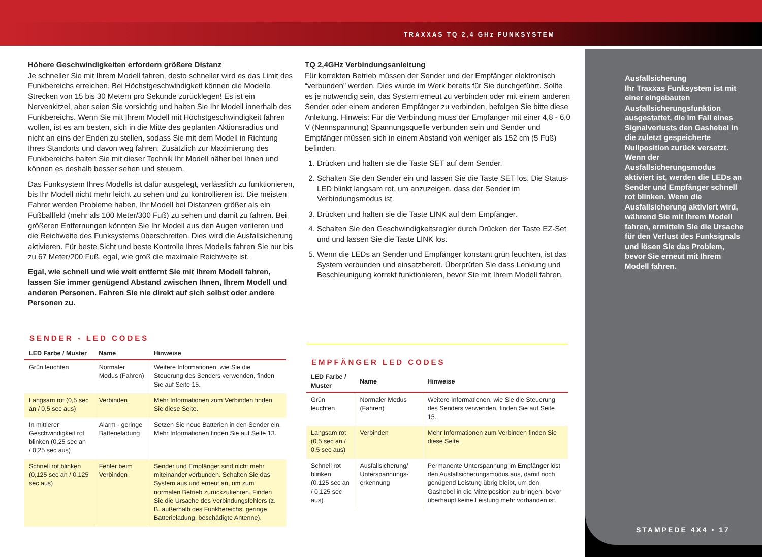TRAXXAS TQ 2,4 GHz FUNKSYSTEM
Höhere Geschwindigkeiten erfordern größere Distanz
Je schneller Sie mit Ihrem Modell fahren, desto schneller wird es das Limit des Funkbereichs erreichen. Bei Höchstgeschwindigkeit können die Modelle Strecken von 15 bis 30 Metern pro Sekunde zurücklegen! Es ist ein Nervenkitzel, aber seien Sie vorsichtig und halten Sie Ihr Modell innerhalb des Funkbereichs. Wenn Sie mit Ihrem Modell mit Höchstgeschwindigkeit fahren wollen, ist es am besten, sich in die Mitte des geplanten Aktionsradius und nicht an eins der Enden zu stellen, sodass Sie mit dem Modell in Richtung Ihres Standorts und davon weg fahren. Zusätzlich zur Maximierung des Funkbereichs halten Sie mit dieser Technik Ihr Modell näher bei Ihnen und können es deshalb besser sehen und steuern.
Das Funksystem Ihres Modells ist dafür ausgelegt, verlässlich zu funktionieren, bis Ihr Modell nicht mehr leicht zu sehen und zu kontrollieren ist. Die meisten Fahrer werden Probleme haben, Ihr Modell bei Distanzen größer als ein Fußballfeld (mehr als 100 Meter/300 Fuß) zu sehen und damit zu fahren. Bei größeren Entfernungen könnten Sie Ihr Modell aus den Augen verlieren und die Reichweite des Funksystems überschreiten. Dies wird die Ausfallsicherung aktivieren. Für beste Sicht und beste Kontrolle Ihres Modells fahren Sie nur bis zu 67 Meter/200 Fuß, egal, wie groß die maximale Reichweite ist.
Egal, wie schnell und wie weit entfernt Sie mit Ihrem Modell fahren, lassen Sie immer genügend Abstand zwischen Ihnen, Ihrem Modell und anderen Personen. Fahren Sie nie direkt auf sich selbst oder andere Personen zu.
TQ 2,4GHz Verbindungsanleitung
Für korrekten Betrieb müssen der Sender und der Empfänger elektronisch “verbunden” werden. Dies wurde im Werk bereits für Sie durchgeführt. Sollte es je notwendig sein, das System erneut zu verbinden oder mit einem anderen Sender oder einem anderen Empfänger zu verbinden, befolgen Sie bitte diese Anleitung. Hinweis: Für die Verbindung muss der Empfänger mit einer 4,8 - 6,0 V (Nennspannung) Spannungsquelle verbunden sein und Sender und Empfänger müssen sich in einem Abstand von weniger als 152 cm (5 Fuß) befinden.
1. Drücken und halten sie die Taste SET auf dem Sender.
2. Schalten Sie den Sender ein und lassen Sie die Taste SET los. Die Status-LED blinkt langsam rot, um anzuzeigen, dass der Sender im Verbindungsmodus ist.
3. Drücken und halten sie die Taste LINK auf dem Empfänger.
4. Schalten Sie den Geschwindigkeitsregler durch Drücken der Taste EZ-Set und und lassen Sie die Taste LINK los.
5. Wenn die LEDs an Sender und Empfänger konstant grün leuchten, ist das System verbunden und einsatzbereit. Überprüfen Sie dass Lenkung und Beschleunigung korrekt funktionieren, bevor Sie mit Ihrem Modell fahren.
SENDER - LED CODES
| LED Farbe / Muster | Name | Hinweise |
| --- | --- | --- |
| Grün leuchten | Normaler Modus (Fahren) | Weitere Informationen, wie Sie die Steuerung des Senders verwenden, finden Sie auf Seite 15. |
| Langsam rot (0,5 sec an / 0,5 sec aus) | Verbinden | Mehr Informationen zum Verbinden finden Sie diese Seite. |
| In mittlerer Geschwindigkeit rot blinken (0,25 sec an / 0,25 sec aus) | Alarm - geringe Batterieladung | Setzen Sie neue Batterien in den Sender ein. Mehr Informationen finden Sie auf Seite 13. |
| Schnell rot blinken (0,125 sec an / 0,125 sec aus) | Fehler beim Verbinden | Sender und Empfänger sind nicht mehr miteinander verbunden. Schalten Sie das System aus und erneut an, um zum normalen Betrieb zurückzukehren. Finden Sie die Ursache des Verbindungsfehlers (z. B. außerhalb des Funkbereichs, geringe Batterieladung, beschädigte Antenne). |
EMPFÄNGER LED CODES
| LED Farbe / Muster | Name | Hinweise |
| --- | --- | --- |
| Grün leuchten | Normaler Modus (Fahren) | Weitere Informationen, wie Sie die Steuerung des Senders verwenden, finden Sie auf Seite 15. |
| Langsam rot (0,5 sec an / 0,5 sec aus) | Verbinden | Mehr Informationen zum Verbinden finden Sie diese Seite. |
| Schnell rot blinken (0,125 sec an / 0,125 sec aus) | Ausfallsicherung/ Unterspannungs-erkennung | Permanente Unterspannung im Empfänger löst den Ausfallsicherungsmodus aus, damit noch genügend Leistung übrig bleibt, um den Gashebel in die Mittelposition zu bringen, bevor überhaupt keine Leistung mehr vorhanden ist. |
Ausfallsicherung
Ihr Traxxas Funksystem ist mit einer eingebauten Ausfallsicherungsfunktion ausgestattet, die im Fall eines Signalverlusts den Gashebel in die zuletzt gespeicherte Nullposition zurück versetzt. Wenn der Ausfallsicherungsmodus aktiviert ist, werden die LEDs an Sender und Empfänger schnell rot blinken. Wenn die Ausfallsicherung aktiviert wird, während Sie mit Ihrem Modell fahren, ermitteln Sie die Ursache für den Verlust des Funksignals und lösen Sie das Problem, bevor Sie erneut mit Ihrem Modell fahren.
STAMPEDE 4X4 • 17